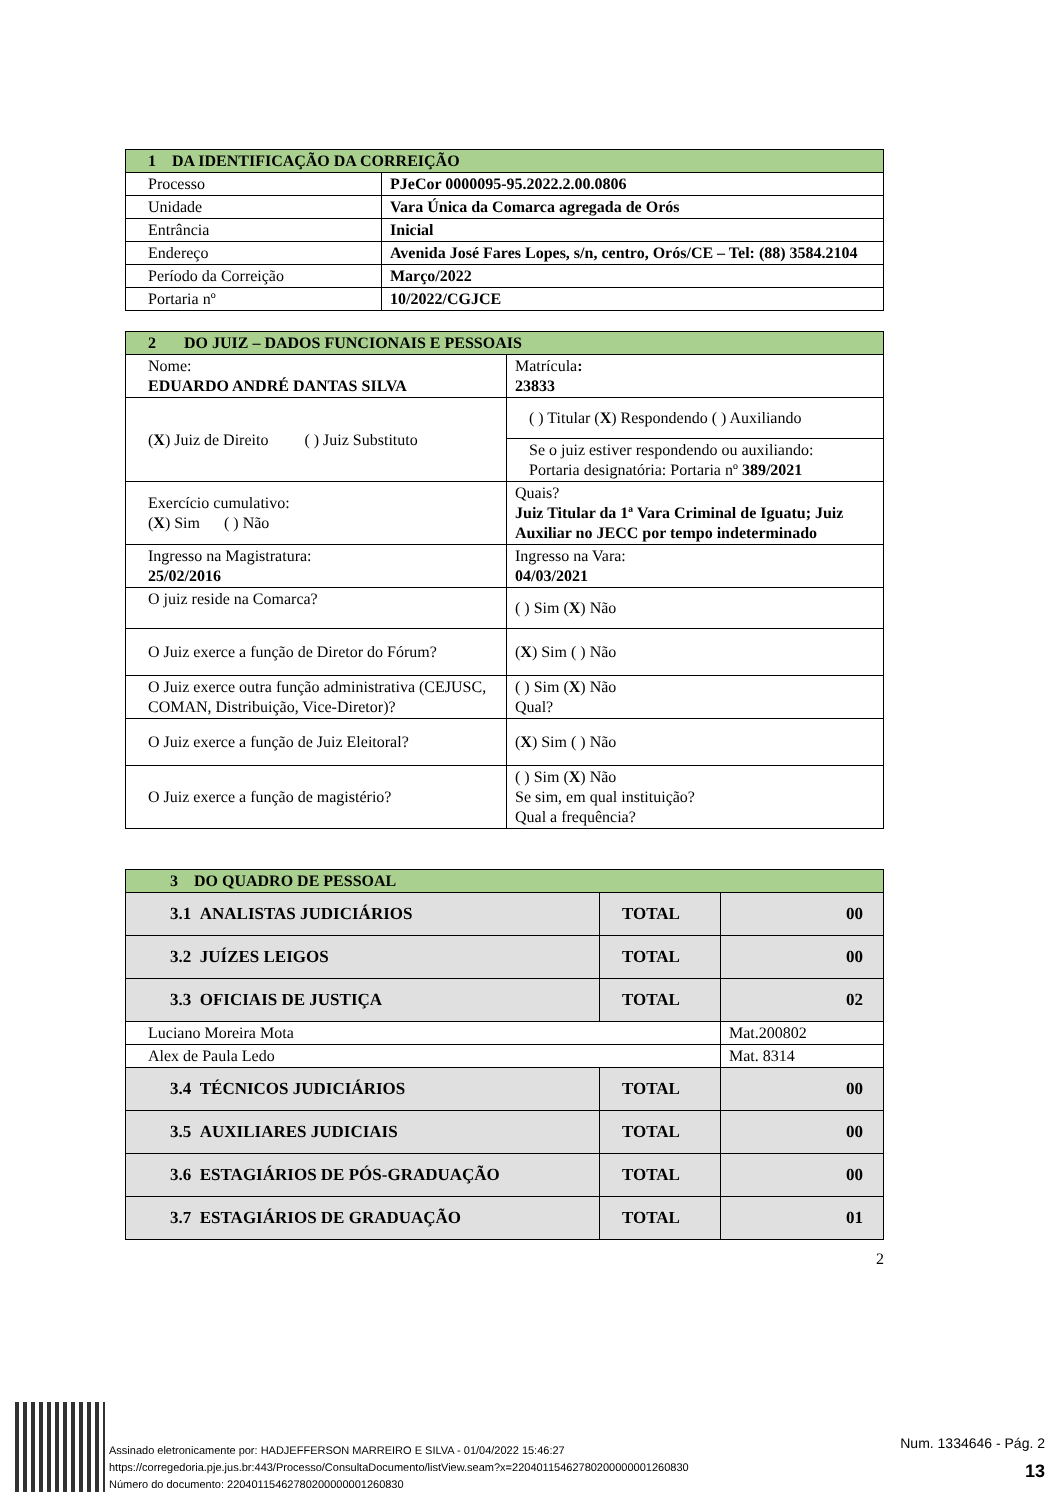| 1 DA IDENTIFICAÇÃO DA CORREIÇÃO | |
| --- | --- |
| Processo | PJeCor 0000095-95.2022.2.00.0806 |
| Unidade | Vara Única da Comarca agregada de Orós |
| Entrância | Inicial |
| Endereço | Avenida José Fares Lopes, s/n, centro, Orós/CE – Tel: (88) 3584.2104 |
| Período da Correição | Março/2022 |
| Portaria nº | 10/2022/CGJCE |
| 2 DO JUIZ – DADOS FUNCIONAIS E PESSOAIS | | |
| --- | --- | --- |
| Nome: EDUARDO ANDRÉ DANTAS SILVA | | Matrícula : 23833 |
| ( X ) Juiz de Direito ( ) Juiz Substituto | ( ) Titular ( X ) Respondendo ( ) Auxiliando | |
| | Se o juiz estiver respondendo ou auxiliando: Portaria designatória: Portaria nº 389/2021 | |
| Exercício cumulativo: ( X ) Sim ( ) Não | Quais? Juiz Titular da 1ª Vara Criminal de Iguatu; Juiz Auxiliar no JECC por tempo indeterminado | |
| Ingresso na Magistratura: 25/02/2016 | Ingresso na Vara: 04/03/2021 | |
| O juiz reside na Comarca? | ( ) Sim ( X ) Não | |
| O Juiz exerce a função de Diretor do Fórum? | ( X ) Sim ( ) Não | |
| O Juiz exerce outra função administrativa (CEJUSC, COMAN, Distribuição, Vice-Diretor)? | ( ) Sim ( X ) Não Qual? | |
| O Juiz exerce a função de Juiz Eleitoral? | ( X ) Sim ( ) Não | |
| O Juiz exerce a função de magistério? | ( ) Sim ( X ) Não Se sim, em qual instituição? Qual a frequência? | |
| 3 DO QUADRO DE PESSOAL | | |
| --- | --- | --- |
| 3.1 ANALISTAS JUDICIÁRIOS | TOTAL | 00 |
| 3.2 JUÍZES LEIGOS | TOTAL | 00 |
| 3.3 OFICIAIS DE JUSTIÇA | TOTAL | 02 |
| Luciano Moreira Mota | | Mat.200802 |
| Alex de Paula Ledo | | Mat. 8314 |
| 3.4 TÉCNICOS JUDICIÁRIOS | TOTAL | 00 |
| 3.5 AUXILIARES JUDICIAIS | TOTAL | 00 |
| 3.6 ESTAGIÁRIOS DE PÓS-GRADUAÇÃO | TOTAL | 00 |
| 3.7 ESTAGIÁRIOS DE GRADUAÇÃO | TOTAL | 01 |
2
Assinado eletronicamente por: HADJEFFERSON MARREIRO E SILVA - 01/04/2022 15:46:27
https://corregedoria.pje.jus.br:443/Processo/ConsultaDocumento/listView.seam?x=22040115462780200000001260830
Número do documento: 22040115462780200000001260830
Num. 1334646 - Pág. 2
13